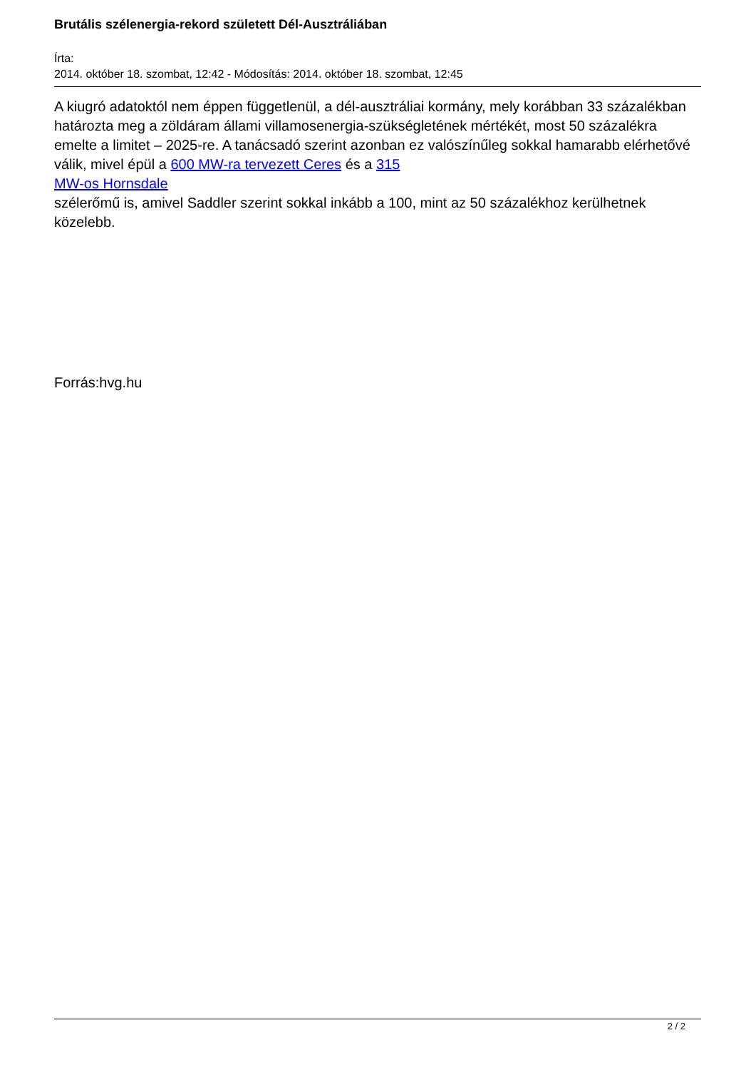Brutális szélenergia-rekord született Dél-Ausztráliában
Írta:
2014. október 18. szombat, 12:42 - Módosítás: 2014. október 18. szombat, 12:45
A kiugró adatoktól nem éppen függetlenül, a dél-ausztráliai kormány, mely korábban 33 százalékban határozta meg a zöldáram állami villamosenergia-szükségletének mértékét, most 50 százalékra emelte a limitet – 2025-re. A tanácsadó szerint azonban ez valószínűleg sokkal hamarabb elérhetővé válik, mivel épül a 600 MW-ra tervezett Ceres és a 315
MW-os Hornsdale
szélerőmű is, amivel Saddler szerint sokkal inkább a 100, mint az 50 százalékhoz kerülhetnek közelebb.
Forrás:hvg.hu
2 / 2